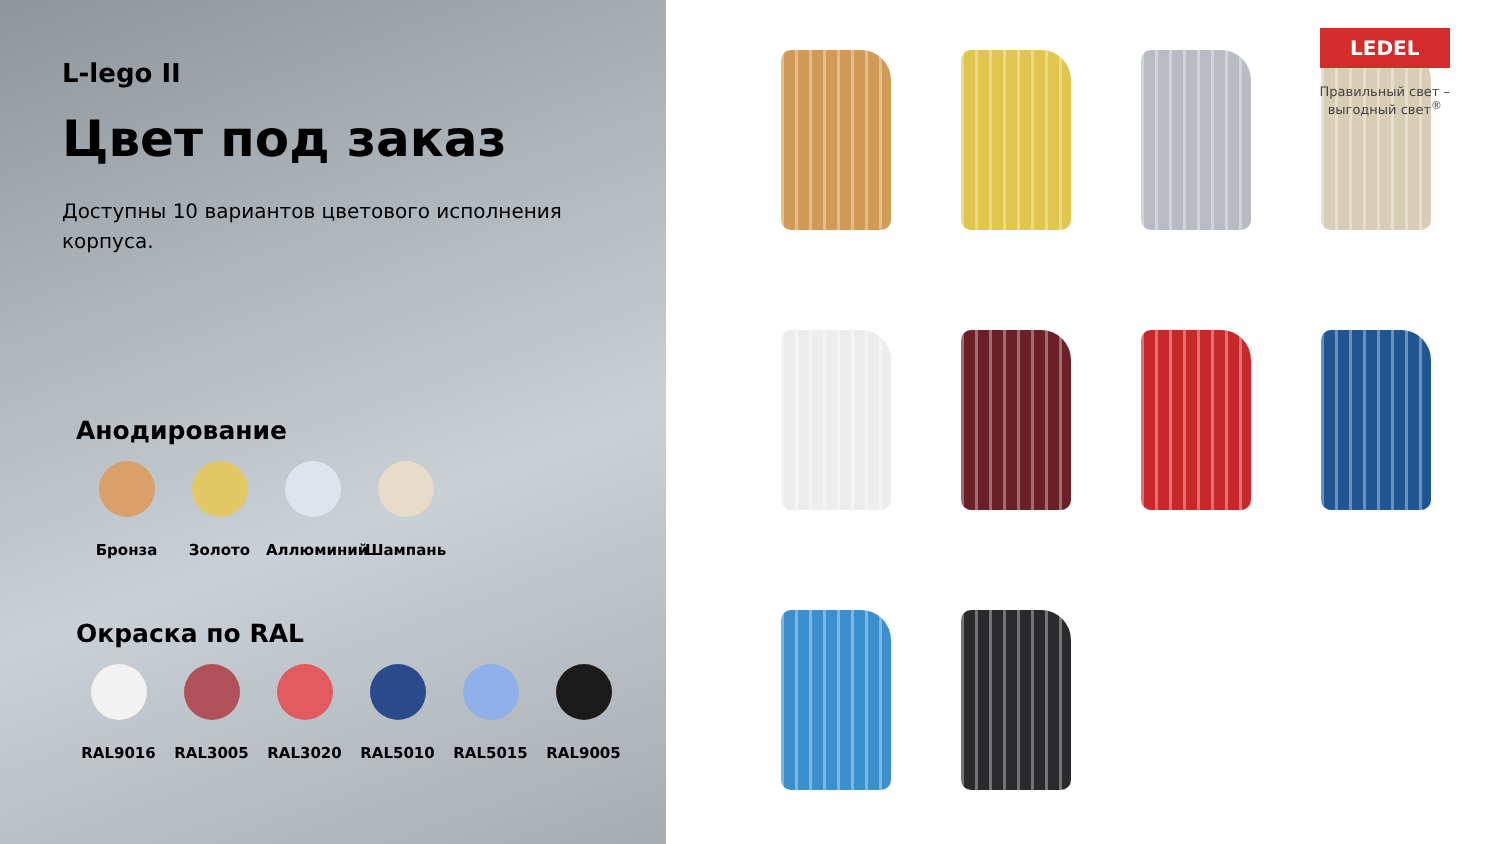L-lego II
Цвет под заказ
Доступны 10 вариантов цветового исполнения корпуса.
Анодирование
Бронза Золото Аллюминий Шампань
Окраска по RAL
RAL9016 RAL3005 RAL3020 RAL5010 RAL5015 RAL9005
LEDEL
Правильный свет –
выгодный свет<sup>®</sup>